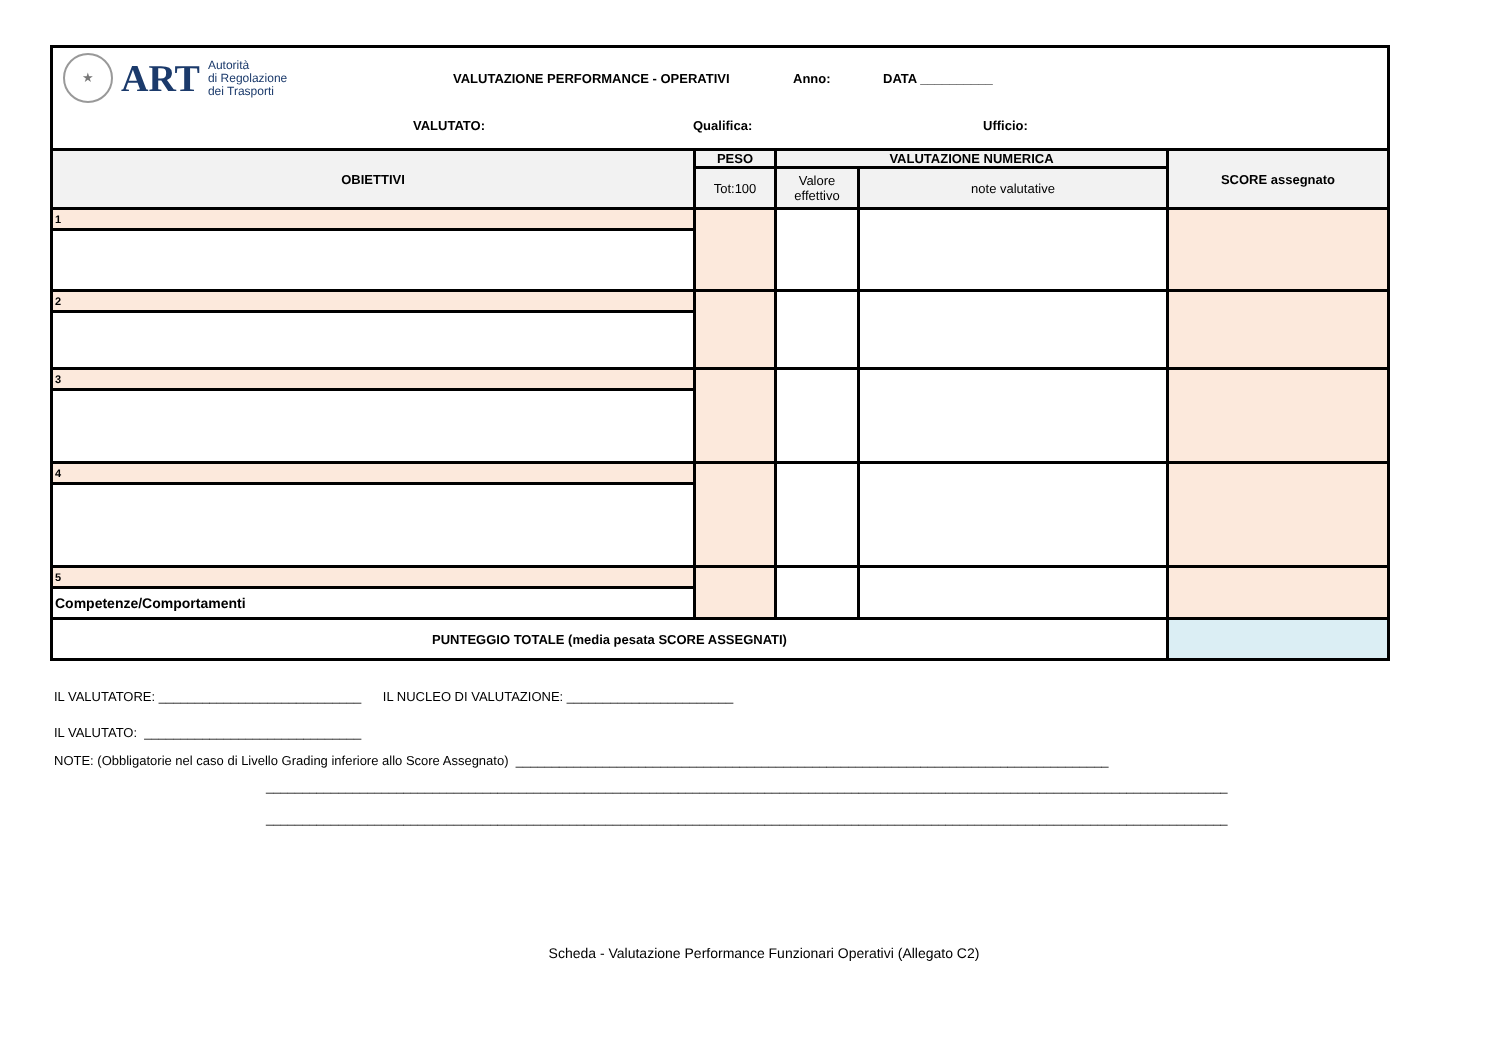★
ART
Autorità
di Regolazione
dei Trasporti
VALUTAZIONE PERFORMANCE - OPERATIVI Anno: DATA __________
VALUTATO: Qualifica: Ufficio:
| OBIETTIVI | PESO | VALUTAZIONE NUMERICA | | SCORE assegnato |
| --- | --- | --- | --- | --- |
| | Tot:100 | Valore effettivo | note valutative | |
| 1 | | | | |
| 2 | | | | |
| 3 | | | | |
| 4 | | | | |
| 5 | | | | |
| Competenze/Comportamenti | | | | |
| PUNTEGGIO TOTALE (media pesata SCORE ASSEGNATI) | | | | |
IL VALUTATORE: ____________________________ IL NUCLEO DI VALUTAZIONE: _______________________
IL VALUTATO: ______________________________
NOTE: (Obbligatorie nel caso di Livello Grading inferiore allo Score Assegnato) __________________________________________________________________________________
_____________________________________________________________________________________________________________________________________
_____________________________________________________________________________________________________________________________________
Scheda - Valutazione Performance Funzionari Operativi (Allegato C2)